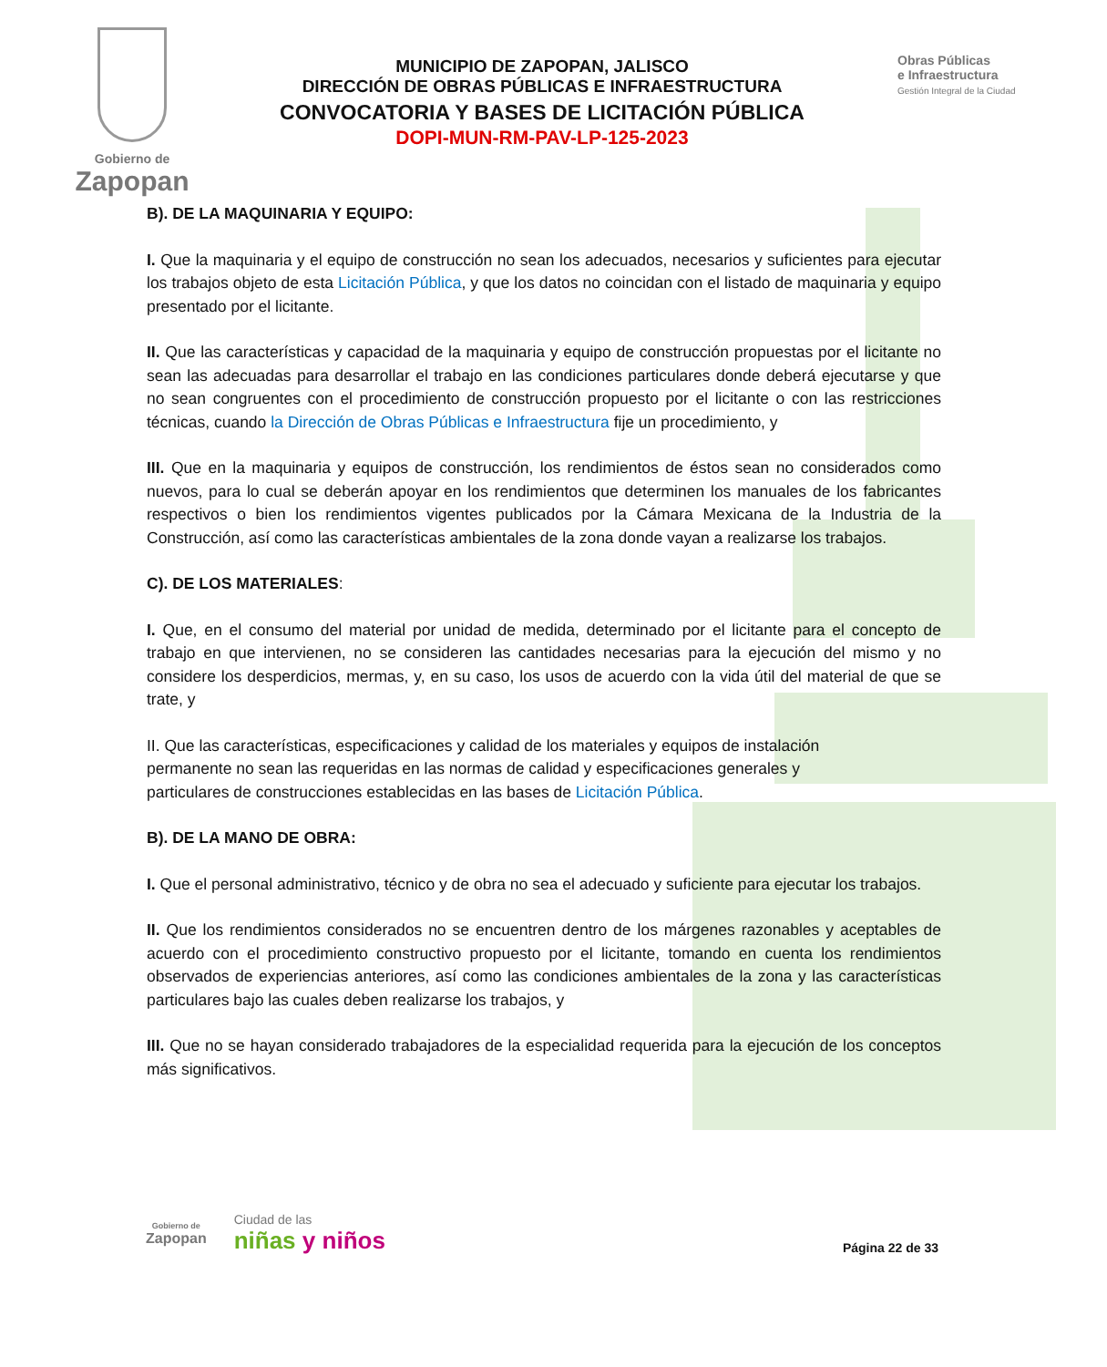Gobierno de
Zapopan
MUNICIPIO DE ZAPOPAN, JALISCO
DIRECCIÓN DE OBRAS PÚBLICAS E INFRAESTRUCTURA
CONVOCATORIA Y BASES DE LICITACIÓN PÚBLICA
DOPI-MUN-RM-PAV-LP-125-2023
Obras Públicas
e Infraestructura
Gestión Integral de la Ciudad
B). DE LA MAQUINARIA Y EQUIPO:
I. Que la maquinaria y el equipo de construcción no sean los adecuados, necesarios y suficientes para ejecutar los trabajos objeto de esta Licitación Pública, y que los datos no coincidan con el listado de maquinaria y equipo presentado por el licitante.
II. Que las características y capacidad de la maquinaria y equipo de construcción propuestas por el licitante no sean las adecuadas para desarrollar el trabajo en las condiciones particulares donde deberá ejecutarse y que no sean congruentes con el procedimiento de construcción propuesto por el licitante o con las restricciones técnicas, cuando la Dirección de Obras Públicas e Infraestructura fije un procedimiento, y
III. Que en la maquinaria y equipos de construcción, los rendimientos de éstos sean no considerados como nuevos, para lo cual se deberán apoyar en los rendimientos que determinen los manuales de los fabricantes respectivos o bien los rendimientos vigentes publicados por la Cámara Mexicana de la Industria de la Construcción, así como las características ambientales de la zona donde vayan a realizarse los trabajos.
C). DE LOS MATERIALES:
I. Que, en el consumo del material por unidad de medida, determinado por el licitante para el concepto de trabajo en que intervienen, no se consideren las cantidades necesarias para la ejecución del mismo y no considere los desperdicios, mermas, y, en su caso, los usos de acuerdo con la vida útil del material de que se trate, y
II. Que las características, especificaciones y calidad de los materiales y equipos de instalación
permanente no sean las requeridas en las normas de calidad y especificaciones generales y
particulares de construcciones establecidas en las bases de Licitación Pública.
B). DE LA MANO DE OBRA:
I. Que el personal administrativo, técnico y de obra no sea el adecuado y suficiente para ejecutar los trabajos.
II. Que los rendimientos considerados no se encuentren dentro de los márgenes razonables y aceptables de acuerdo con el procedimiento constructivo propuesto por el licitante, tomando en cuenta los rendimientos observados de experiencias anteriores, así como las condiciones ambientales de la zona y las características particulares bajo las cuales deben realizarse los trabajos, y
III. Que no se hayan considerado trabajadores de la especialidad requerida para la ejecución de los conceptos más significativos.
Gobierno de
Zapopan
Ciudad de las
niñas y niños
Página 22 de 33